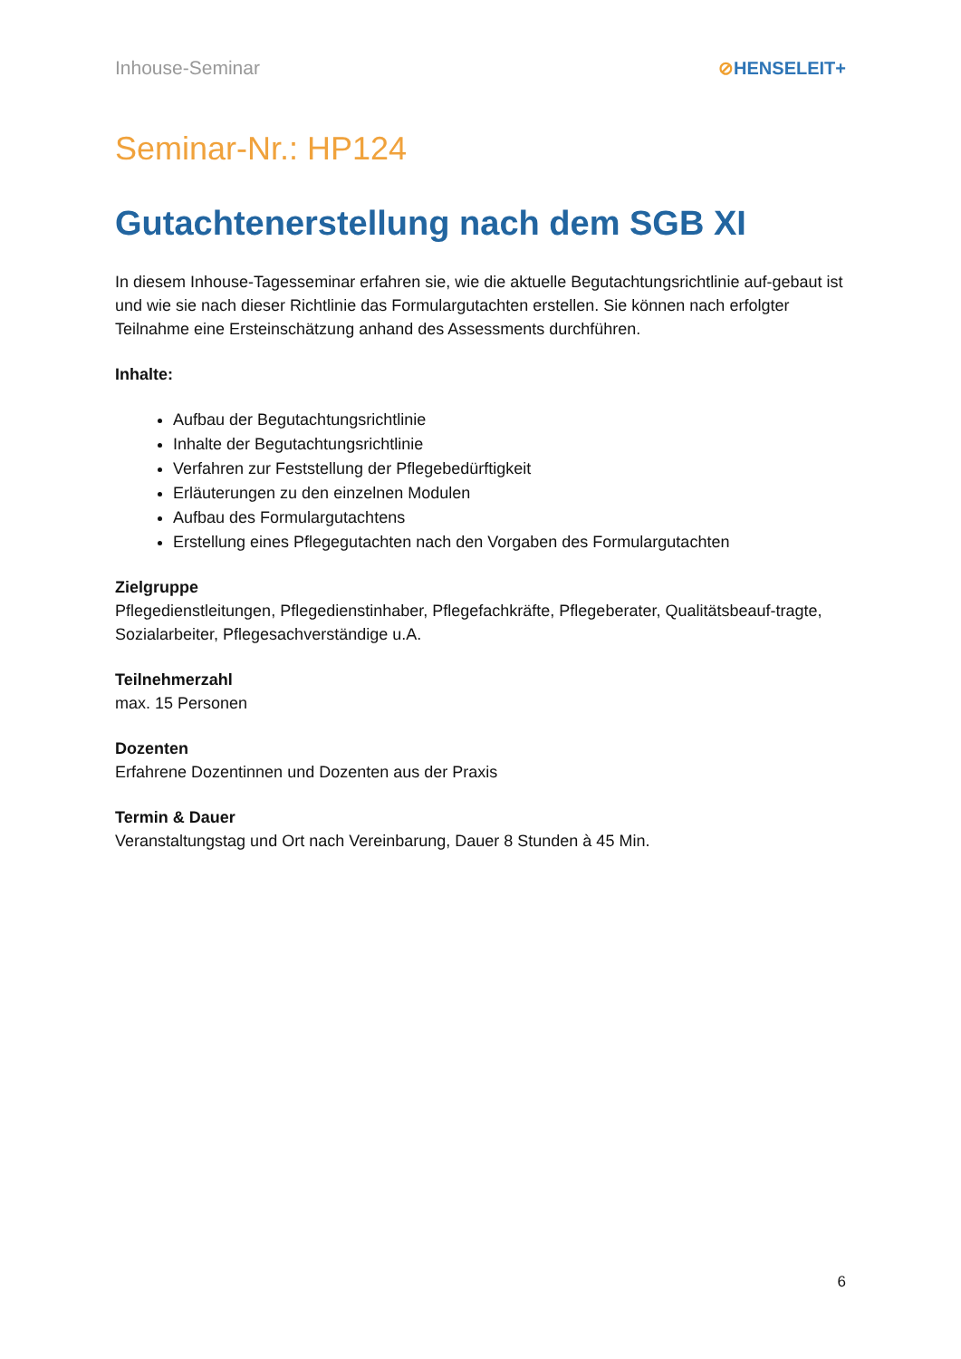Inhouse-Seminar ⊘HENSELEIT+
Seminar-Nr.: HP124
Gutachtenerstellung nach dem SGB XI
In diesem Inhouse-Tagesseminar erfahren sie, wie die aktuelle Begutachtungsrichtlinie auf-gebaut ist und wie sie nach dieser Richtlinie das Formulargutachten erstellen. Sie können nach erfolgter Teilnahme eine Ersteinschätzung anhand des Assessments durchführen.
Inhalte:
Aufbau der Begutachtungsrichtlinie
Inhalte der Begutachtungsrichtlinie
Verfahren zur Feststellung der Pflegebedürftigkeit
Erläuterungen zu den einzelnen Modulen
Aufbau des Formulargutachtens
Erstellung eines Pflegegutachten nach den Vorgaben des Formulargutachten
Zielgruppe
Pflegedienstleitungen, Pflegedienstinhaber, Pflegefachkräfte, Pflegeberater, Qualitätsbeauf-tragte, Sozialarbeiter, Pflegesachverständige u.A.
Teilnehmerzahl
max. 15 Personen
Dozenten
Erfahrene Dozentinnen und Dozenten aus der Praxis
Termin & Dauer
Veranstaltungstag und Ort nach Vereinbarung, Dauer 8 Stunden à 45 Min.
6